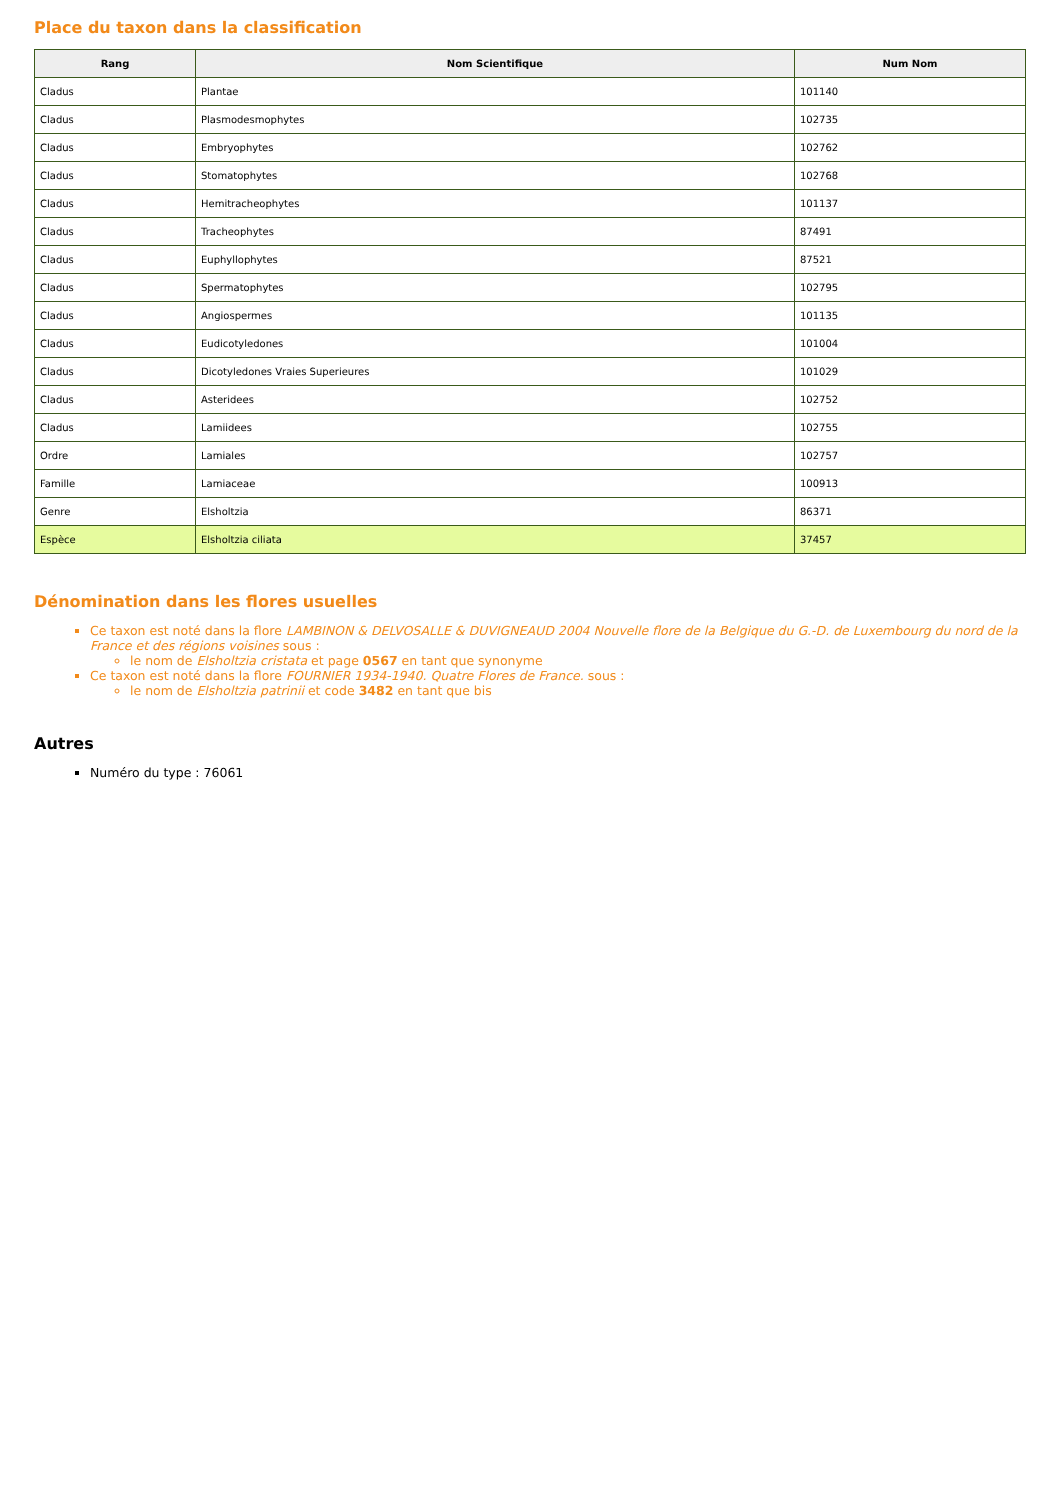Place du taxon dans la classification
| Rang | Nom Scientifique | Num Nom |
| --- | --- | --- |
| Cladus | Plantae | 101140 |
| Cladus | Plasmodesmophytes | 102735 |
| Cladus | Embryophytes | 102762 |
| Cladus | Stomatophytes | 102768 |
| Cladus | Hemitracheophytes | 101137 |
| Cladus | Tracheophytes | 87491 |
| Cladus | Euphyllophytes | 87521 |
| Cladus | Spermatophytes | 102795 |
| Cladus | Angiospermes | 101135 |
| Cladus | Eudicotyledones | 101004 |
| Cladus | Dicotyledones Vraies Superieures | 101029 |
| Cladus | Asteridees | 102752 |
| Cladus | Lamiidees | 102755 |
| Ordre | Lamiales | 102757 |
| Famille | Lamiaceae | 100913 |
| Genre | Elsholtzia | 86371 |
| Espèce | Elsholtzia ciliata | 37457 |
Dénomination dans les flores usuelles
Ce taxon est noté dans la flore LAMBINON & DELVOSALLE & DUVIGNEAUD 2004 Nouvelle flore de la Belgique du G.-D. de Luxembourg du nord de la France et des régions voisines sous :
le nom de Elsholtzia cristata et page 0567 en tant que synonyme
Ce taxon est noté dans la flore FOURNIER 1934-1940. Quatre Flores de France. sous :
le nom de Elsholtzia patrinii et code 3482 en tant que bis
Autres
Numéro du type : 76061